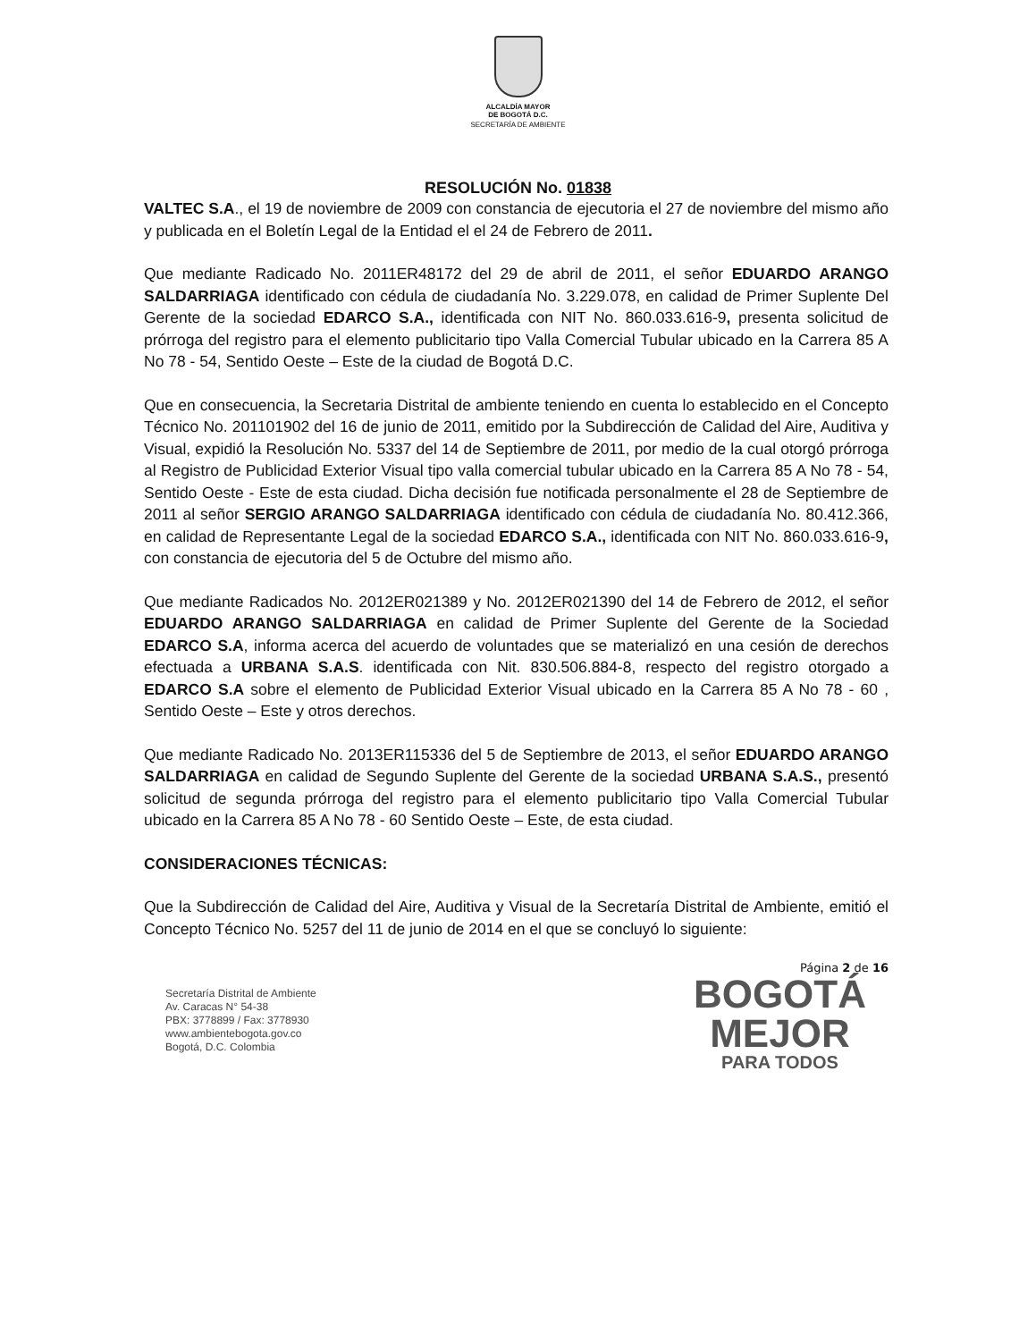ALCALDÍA MAYOR
DE BOGOTÁ D.C.
SECRETARÍA DE AMBIENTE
RESOLUCIÓN No. 01838
VALTEC S.A., el 19 de noviembre de 2009 con constancia de ejecutoria el 27 de noviembre del mismo año y publicada en el Boletín Legal de la Entidad el el 24 de Febrero de 2011.
Que mediante Radicado No. 2011ER48172 del 29 de abril de 2011, el señor EDUARDO ARANGO SALDARRIAGA identificado con cédula de ciudadanía No. 3.229.078, en calidad de Primer Suplente Del Gerente de la sociedad EDARCO S.A., identificada con NIT No. 860.033.616-9, presenta solicitud de prórroga del registro para el elemento publicitario tipo Valla Comercial Tubular ubicado en la Carrera 85 A No 78 - 54, Sentido Oeste – Este de la ciudad de Bogotá D.C.
Que en consecuencia, la Secretaria Distrital de ambiente teniendo en cuenta lo establecido en el Concepto Técnico No. 201101902 del 16 de junio de 2011, emitido por la Subdirección de Calidad del Aire, Auditiva y Visual, expidió la Resolución No. 5337 del 14 de Septiembre de 2011, por medio de la cual otorgó prórroga al Registro de Publicidad Exterior Visual tipo valla comercial tubular ubicado en la Carrera 85 A No 78 - 54, Sentido Oeste - Este de esta ciudad. Dicha decisión fue notificada personalmente el 28 de Septiembre de 2011 al señor SERGIO ARANGO SALDARRIAGA identificado con cédula de ciudadanía No. 80.412.366, en calidad de Representante Legal de la sociedad EDARCO S.A., identificada con NIT No. 860.033.616-9, con constancia de ejecutoria del 5 de Octubre del mismo año.
Que mediante Radicados No. 2012ER021389 y No. 2012ER021390 del 14 de Febrero de 2012, el señor EDUARDO ARANGO SALDARRIAGA en calidad de Primer Suplente del Gerente de la Sociedad EDARCO S.A, informa acerca del acuerdo de voluntades que se materializó en una cesión de derechos efectuada a URBANA S.A.S. identificada con Nit. 830.506.884-8, respecto del registro otorgado a EDARCO S.A sobre el elemento de Publicidad Exterior Visual ubicado en la Carrera 85 A No 78 - 60 , Sentido Oeste – Este y otros derechos.
Que mediante Radicado No. 2013ER115336 del 5 de Septiembre de 2013, el señor EDUARDO ARANGO SALDARRIAGA en calidad de Segundo Suplente del Gerente de la sociedad URBANA S.A.S., presentó solicitud de segunda prórroga del registro para el elemento publicitario tipo Valla Comercial Tubular ubicado en la Carrera 85 A No 78 - 60 Sentido Oeste – Este, de esta ciudad.
CONSIDERACIONES TÉCNICAS:
Que la Subdirección de Calidad del Aire, Auditiva y Visual de la Secretaría Distrital de Ambiente, emitió el Concepto Técnico No. 5257 del 11 de junio de 2014 en el que se concluyó lo siguiente:
Página 2 de 16
Secretaría Distrital de Ambiente
Av. Caracas N° 54-38
PBX: 3778899 / Fax: 3778930
www.ambientebogota.gov.co
Bogotá, D.C. Colombia
BOGOTÁ
MEJOR
PARA TODOS